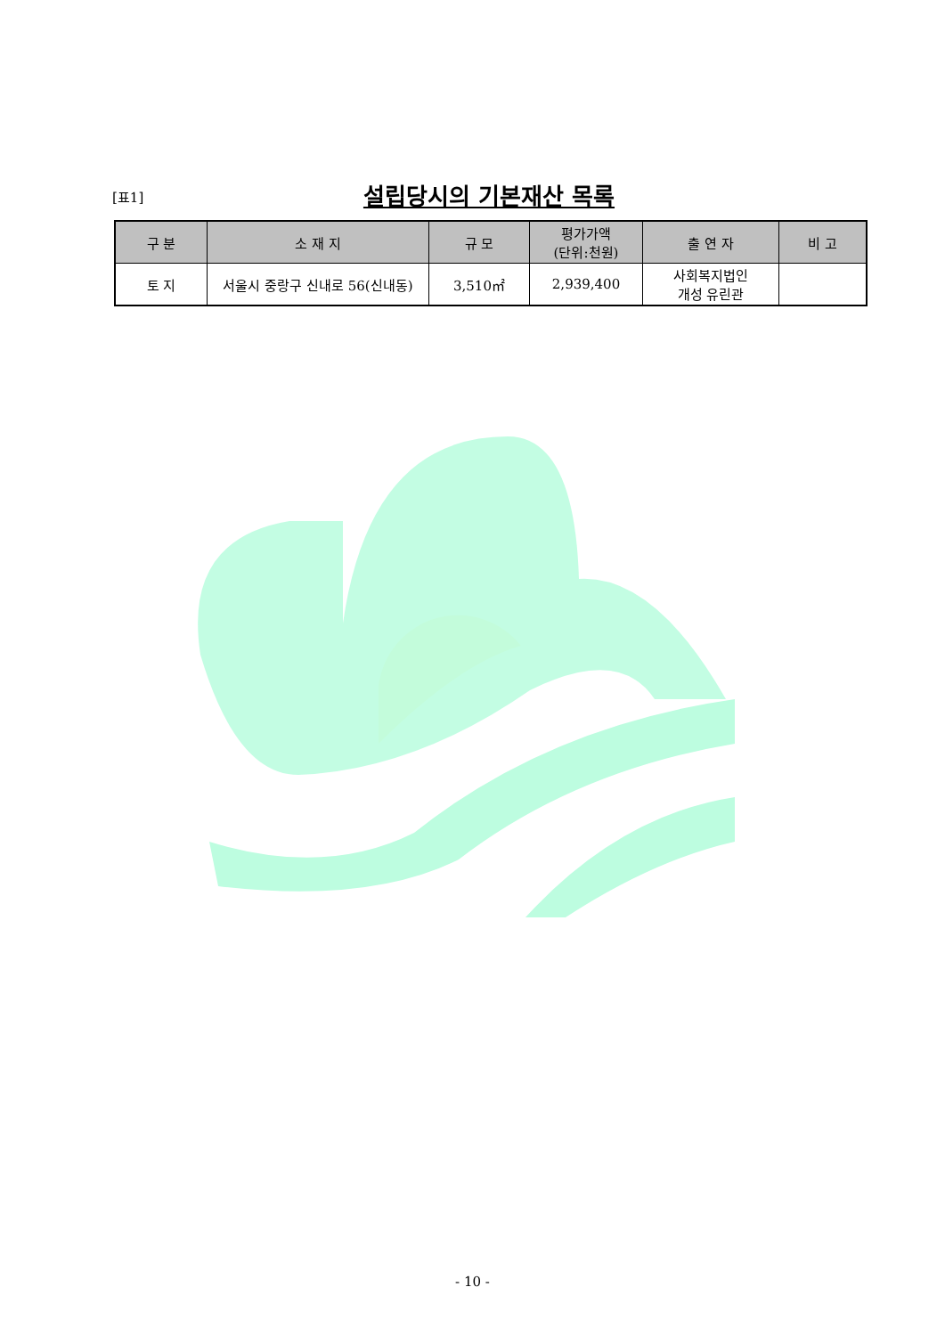[표1]
설립당시의 기본재산 목록
| 구 분 | 소 재 지 | 규 모 | 평가가액 (단위:천원) | 출 연 자 | 비 고 |
| --- | --- | --- | --- | --- | --- |
| 토 지 | 서울시 중랑구 신내로 56(신내동) | 3,510㎡ | 2,939,400 | 사회복지법인 개성 유린관 | |
- 10 -